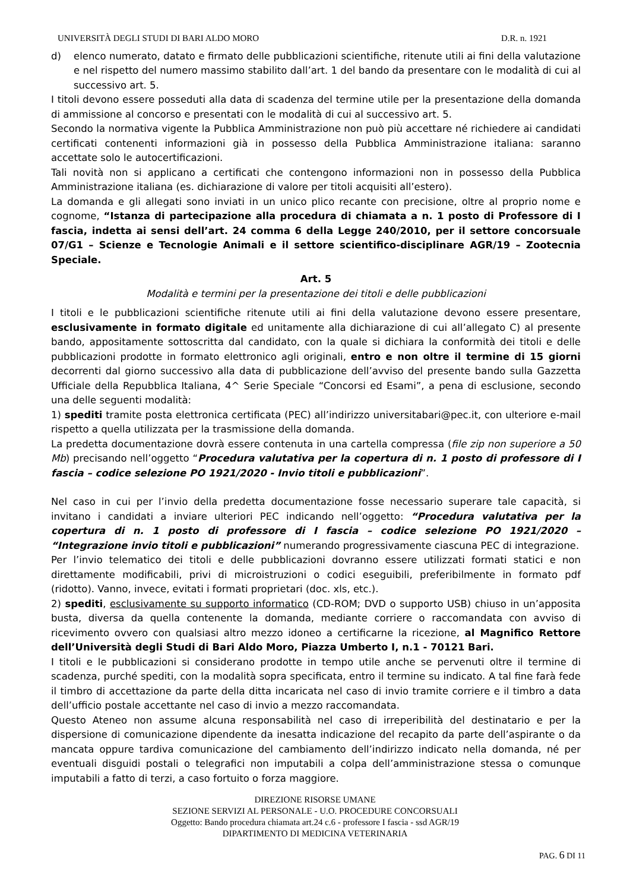UNIVERSITÀ DEGLI STUDI DI BARI ALDO MORO D.R. n. 1921
d) elenco numerato, datato e firmato delle pubblicazioni scientifiche, ritenute utili ai fini della valutazione e nel rispetto del numero massimo stabilito dall’art. 1 del bando da presentare con le modalità di cui al successivo art. 5.
I titoli devono essere posseduti alla data di scadenza del termine utile per la presentazione della domanda di ammissione al concorso e presentati con le modalità di cui al successivo art. 5.
Secondo la normativa vigente la Pubblica Amministrazione non può più accettare né richiedere ai candidati certificati contenenti informazioni già in possesso della Pubblica Amministrazione italiana: saranno accettate solo le autocertificazioni.
Tali novità non si applicano a certificati che contengono informazioni non in possesso della Pubblica Amministrazione italiana (es. dichiarazione di valore per titoli acquisiti all’estero).
La domanda e gli allegati sono inviati in un unico plico recante con precisione, oltre al proprio nome e cognome, “Istanza di partecipazione alla procedura di chiamata a n. 1 posto di Professore di I fascia, indetta ai sensi dell’art. 24 comma 6 della Legge 240/2010, per il settore concorsuale 07/G1 – Scienze e Tecnologie Animali e il settore scientifico-disciplinare AGR/19 – Zootecnia Speciale.
Art. 5
Modalità e termini per la presentazione dei titoli e delle pubblicazioni
I titoli e le pubblicazioni scientifiche ritenute utili ai fini della valutazione devono essere presentare, esclusivamente in formato digitale ed unitamente alla dichiarazione di cui all’allegato C) al presente bando, appositamente sottoscritta dal candidato, con la quale si dichiara la conformità dei titoli e delle pubblicazioni prodotte in formato elettronico agli originali, entro e non oltre il termine di 15 giorni decorrenti dal giorno successivo alla data di pubblicazione dell’avviso del presente bando sulla Gazzetta Ufficiale della Repubblica Italiana, 4^ Serie Speciale “Concorsi ed Esami”, a pena di esclusione, secondo una delle seguenti modalità:
1) spediti tramite posta elettronica certificata (PEC) all’indirizzo universitabari@pec.it, con ulteriore e-mail rispetto a quella utilizzata per la trasmissione della domanda.
La predetta documentazione dovrà essere contenuta in una cartella compressa (file zip non superiore a 50 Mb) precisando nell’oggetto “Procedura valutativa per la copertura di n. 1 posto di professore di I fascia – codice selezione PO 1921/2020 - Invio titoli e pubblicazioni”.
Nel caso in cui per l’invio della predetta documentazione fosse necessario superare tale capacità, si invitano i candidati a inviare ulteriori PEC indicando nell’oggetto: “Procedura valutativa per la copertura di n. 1 posto di professore di I fascia – codice selezione PO 1921/2020 – “Integrazione invio titoli e pubblicazioni” numerando progressivamente ciascuna PEC di integrazione.
Per l’invio telematico dei titoli e delle pubblicazioni dovranno essere utilizzati formati statici e non direttamente modificabili, privi di microistruzioni o codici eseguibili, preferibilmente in formato pdf (ridotto). Vanno, invece, evitati i formati proprietari (doc. xls, etc.).
2) spediti, esclusivamente su supporto informatico (CD-ROM; DVD o supporto USB) chiuso in un’apposita busta, diversa da quella contenente la domanda, mediante corriere o raccomandata con avviso di ricevimento ovvero con qualsiasi altro mezzo idoneo a certificarne la ricezione, al Magnifico Rettore dell’Università degli Studi di Bari Aldo Moro, Piazza Umberto I, n.1 - 70121 Bari.
I titoli e le pubblicazioni si considerano prodotte in tempo utile anche se pervenuti oltre il termine di scadenza, purché spediti, con la modalità sopra specificata, entro il termine su indicato. A tal fine farà fede il timbro di accettazione da parte della ditta incaricata nel caso di invio tramite corriere e il timbro a data dell’ufficio postale accettante nel caso di invio a mezzo raccomandata.
Questo Ateneo non assume alcuna responsabilità nel caso di irreperibilità del destinatario e per la dispersione di comunicazione dipendente da inesatta indicazione del recapito da parte dell’aspirante o da mancata oppure tardiva comunicazione del cambiamento dell’indirizzo indicato nella domanda, né per eventuali disguidi postali o telegrafici non imputabili a colpa dell’amministrazione stessa o comunque imputabili a fatto di terzi, a caso fortuito o forza maggiore.
DIREZIONE RISORSE UMANE
SEZIONE SERVIZI AL PERSONALE - U.O. PROCEDURE CONCORSUALI
Oggetto: Bando procedura chiamata art.24 c.6 - professore I fascia - ssd AGR/19
DIPARTIMENTO DI MEDICINA VETERINARIA
PAG. 6 DI 11